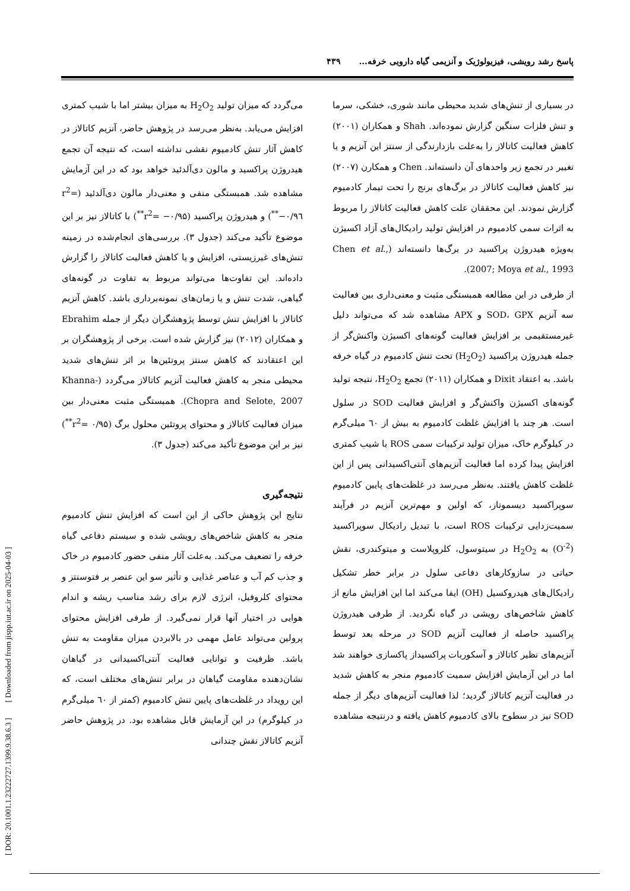[ DOR: 20.1001.1.23222727.1399.9.38.6.3 ] [ Downloaded from jispp.iut.ac.ir on 2025-04-03 ]
پاسخ رشد رویشی، فیزیولوژیک و آنزیمی گیاه دارویی خرفه... ۴۳۹
در بسیاری از تنش‌های شدید محیطی مانند شوری، خشکی، سرما و تنش فلزات سنگین گزارش نموده‌اند. Shah و همکاران (۲۰۰۱) کاهش فعالیت کاتالاز را به‌علت بازدارندگی از سنتز این آنزیم و یا تغییر در تجمع زیر واحدهای آن دانسته‌اند. Chen و همکارن (۲۰۰۷) نیز کاهش فعالیت کاتالاز در برگ‌های برنج را تحت تیمار کادمیوم گزارش نمودند. این محققان علت کاهش فعالیت کاتالاز را مربوط به اثرات سمی کادمیوم در افزایش تولید رادیکال‌های آزاد اکسیژن به‌ویژه هیدروژن پراکسید در برگ‌ها دانسته‌اند (Chen et al., 2007; Moya et al., 1993).
از طرفی در این مطالعه همبستگی مثبت و معنی‌داری بین فعالیت سه آنزیم SOD، GPX و APX مشاهده شد که می‌تواند دلیل غیرمستقیمی بر افزایش فعالیت گونه‌های اکسیژن واکنش‌گر از جمله هیدروژن پراکسید (H<sub>2</sub>O<sub>2</sub>) تحت تنش کادمیوم در گیاه خرفه باشد. به اعتقاد Dixit و همکاران (۲۰۱۱) تجمع H<sub>2</sub>O<sub>2</sub>، نتیجه تولید گونه‌های اکسیژن واکنش‌گر و افزایش فعالیت SOD در سلول است. هر چند با افزایش غلظت کادمیوم به بیش از ٦٠ میلی‌گرم در کیلوگرم خاک، میزان تولید ترکیبات سمی ROS با شیب کمتری افزایش پیدا کرده اما فعالیت آنزیم‌های آنتی‌اکسیدانی پس از این غلظت کاهش یافتند. به‌نظر می‌رسد در غلظت‌های پایین کادمیوم سوپراکسید دیسموتاز، که اولین و مهم‌ترین آنزیم در فرآیند سمیت‌زدایی ترکیبات ROS است، با تبدیل رادیکال سوپراکسید (O<sup>-2</sup>) به H<sub>2</sub>O<sub>2</sub> در سیتوسول، کلروپلاست و میتوکندری، نقش حیاتی در سازوکارهای دفاعی سلول در برابر خطر تشکیل رادیکال‌های هیدروکسیل (OH) ایفا می‌کند اما این افزایش مانع از کاهش شاخص‌های رویشی در گیاه نگردید. از طرفی هیدروژن پراکسید حاصله از فعالیت آنزیم SOD در مرحله بعد توسط آنزیم‌های نظیر کاتالاز و آسکوربات پراکسیداز پاکسازی خواهند شد اما در این آزمایش افزایش سمیت کادمیوم منجر به کاهش شدید در فعالیت آنزیم کاتالاز گردید؛ لذا فعالیت آنزیم‌های دیگر از جمله SOD نیز در سطوح بالای کادمیوم کاهش یافته و درنتیجه مشاهده
می‌گردد که میزان تولید H<sub>2</sub>O<sub>2</sub> به میزان بیشتر اما با شیب کمتری افزایش می‌یابد. به‌نظر می‌رسد در پژوهش حاضر، آنزیم کاتالاز در کاهش آثار تنش کادمیوم نقشی نداشته است، که نتیجه آن تجمع هیدروژن پراکسید و مالون دی‌آلدئید خواهد بود که در این آزمایش مشاهده شد. همبستگی منفی و معنی‌دار مالون دی‌آلدئید (r<sup>2</sup>= −۰/۹٦<sup>**</sup>) و هیدروژن پراکسید (r<sup>2</sup>= −۰/۹۵<sup>**</sup>) با کاتالاز نیز بر این موضوع تأکید می‌کند (جدول ۳). بررسی‌های انجام‌شده در زمینه تنش‌های غیرزیستی، افزایش و یا کاهش فعالیت کاتالاز را گزارش داده‌اند. این تفاوت‌ها می‌تواند مربوط به تفاوت در گونه‌های گیاهی، شدت تنش و یا زمان‌های نمونه‌برداری باشد. کاهش آنزیم کاتالاز با افزایش تنش توسط پژوهشگران دیگر از جمله Ebrahim و همکاران (۲۰۱۲) نیز گزارش شده است. برخی از پژوهشگران بر این اعتقادند که کاهش سنتز پروتئین‌ها بر اثر تنش‌های شدید محیطی منجر به کاهش فعالیت آنزیم کاتالاز می‌گردد (Khanna-Chopra and Selote, 2007). همبستگی مثبت معنی‌دار بین میزان فعالیت کاتالاز و محتوای پروتئین محلول برگ (r<sup>2</sup>= ۰/۹۵<sup>**</sup>) نیز بر این موضوع تأکید می‌کند (جدول ۳).
نتیجه‌گیری
نتایج این پژوهش حاکی از این است که افزایش تنش کادمیوم منجر به کاهش شاخص‌های رویشی شده و سیستم دفاعی گیاه خرفه را تضعیف می‌کند. به‌علت آثار منفی حضور کادمیوم در خاک و جذب کم آب و عناصر غذایی و تأثیر سو این عنصر بر فتوسنتز و محتوای کلروفیل، انرژی لازم برای رشد مناسب ریشه و اندام هوایی در اختیار آنها قرار نمی‌گیرد. از طرفی افزایش محتوای پرولین می‌تواند عامل مهمی در بالابردن میزان مقاومت به تنش باشد. ظرفیت و توانایی فعالیت آنتی‌اکسیدانی در گیاهان نشان‌دهنده مقاومت گیاهان در برابر تنش‌های مختلف است، که این رویداد در غلظت‌های پایین تنش کادمیوم (کمتر از ٦٠ میلی‌گرم در کیلوگرم) در این آزمایش قابل مشاهده بود. در پژوهش حاضر آنزیم کاتالاز نقش چندانی